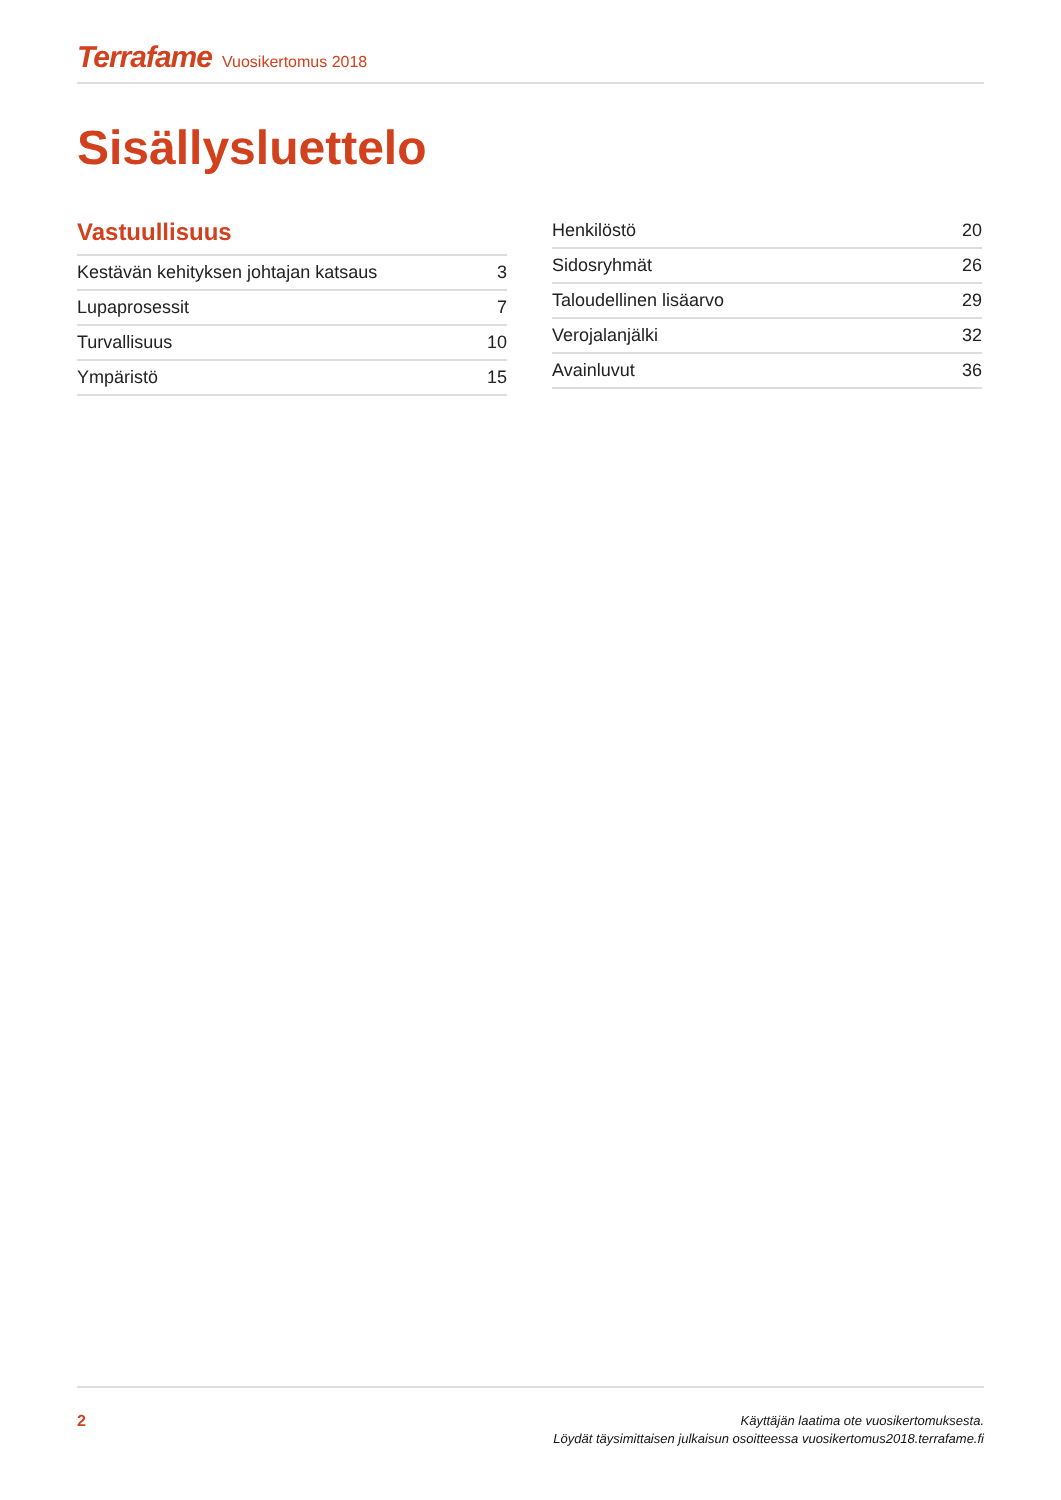Terrafame Vuosikertomus 2018
Sisällysluettelo
Vastuullisuus
Kestävän kehityksen johtajan katsaus 3
Lupaprosessit 7
Turvallisuus 10
Ympäristö 15
Henkilöstö 20
Sidosryhmät 26
Taloudellinen lisäarvo 29
Verojalanjälki 32
Avainluvut 36
2
Käyttäjän laatima ote vuosikertomuksesta.
Löydät täysimittaisen julkaisun osoitteessa vuosikertomus2018.terrafame.fi